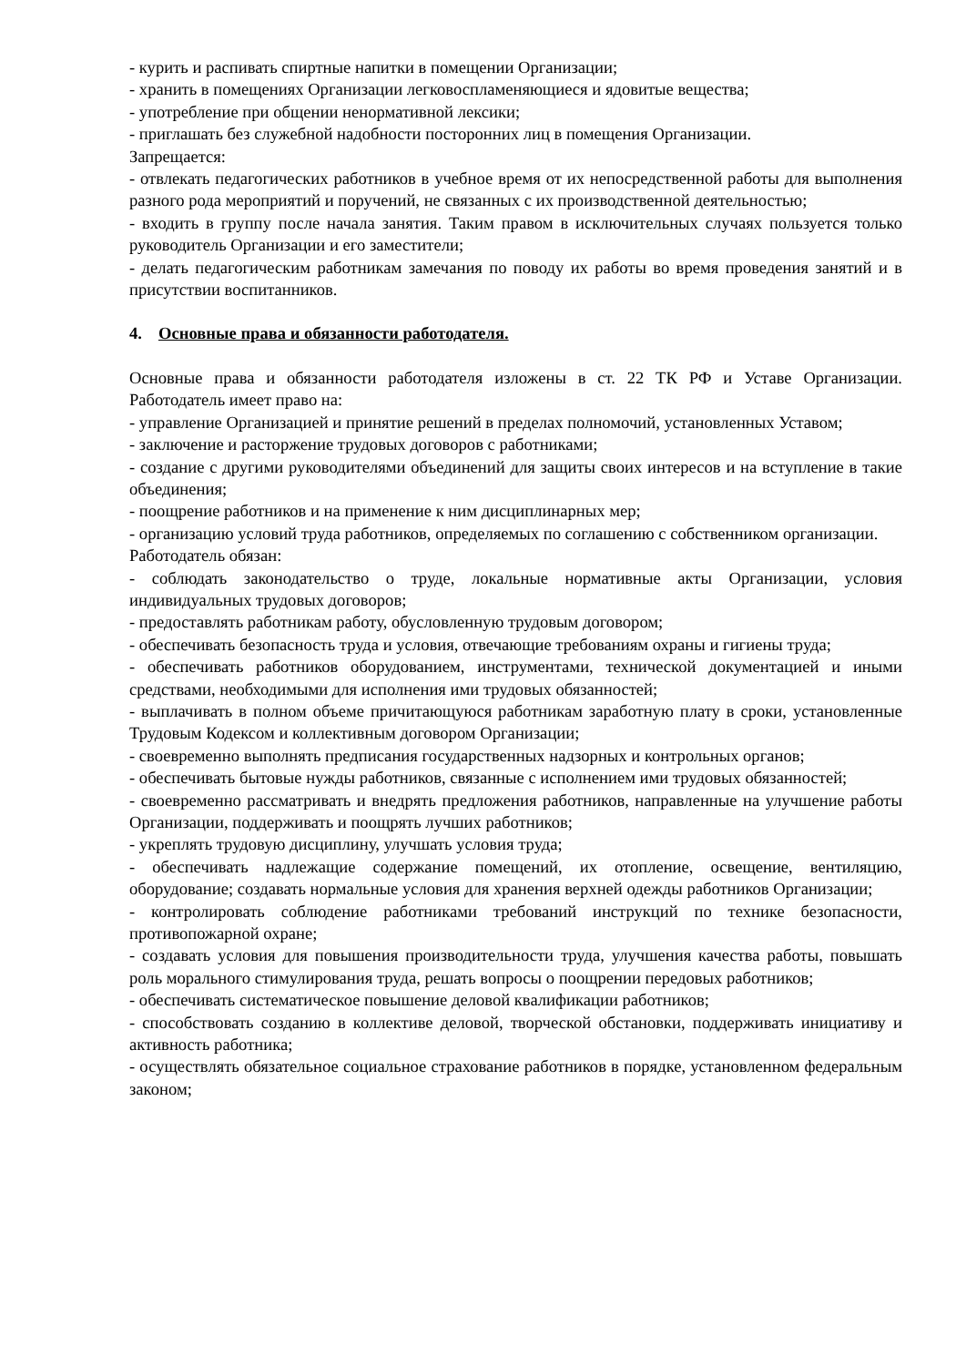- курить и распивать спиртные напитки в помещении Организации;
- хранить в помещениях Организации легковоспламеняющиеся и ядовитые вещества;
- употребление при общении ненормативной лексики;
- приглашать без служебной надобности посторонних лиц в помещения Организации.
Запрещается:
- отвлекать педагогических работников в учебное время от их непосредственной работы для выполнения разного рода мероприятий и поручений, не связанных с их производственной деятельностью;
- входить в группу после начала занятия. Таким правом в исключительных случаях пользуется только руководитель Организации и его заместители;
- делать педагогическим работникам замечания по поводу их работы во время проведения занятий и в присутствии воспитанников.
4. Основные права и обязанности работодателя.
Основные права и обязанности работодателя изложены в ст. 22 ТК РФ и Уставе Организации. Работодатель имеет право на:
- управление Организацией и принятие решений в пределах полномочий, установленных Уставом;
- заключение и расторжение трудовых договоров с работниками;
- создание с другими руководителями объединений для защиты своих интересов и на вступление в такие объединения;
- поощрение работников и на применение к ним дисциплинарных мер;
- организацию условий труда работников, определяемых по соглашению с собственником организации.
Работодатель обязан:
- соблюдать законодательство о труде, локальные нормативные акты Организации, условия индивидуальных трудовых договоров;
- предоставлять работникам работу, обусловленную трудовым договором;
- обеспечивать безопасность труда и условия, отвечающие требованиям охраны и гигиены труда;
- обеспечивать работников оборудованием, инструментами, технической документацией и иными средствами, необходимыми для исполнения ими трудовых обязанностей;
- выплачивать в полном объеме причитающуюся работникам заработную плату в сроки, установленные Трудовым Кодексом и коллективным договором Организации;
- своевременно выполнять предписания государственных надзорных и контрольных органов;
- обеспечивать бытовые нужды работников, связанные с исполнением ими трудовых обязанностей;
- своевременно рассматривать и внедрять предложения работников, направленные на улучшение работы Организации, поддерживать и поощрять лучших работников;
- укреплять трудовую дисциплину, улучшать условия труда;
- обеспечивать надлежащие содержание помещений, их отопление, освещение, вентиляцию, оборудование; создавать нормальные условия для хранения верхней одежды работников Организации;
- контролировать соблюдение работниками требований инструкций по технике безопасности, противопожарной охране;
- создавать условия для повышения производительности труда, улучшения качества работы, повышать роль морального стимулирования труда, решать вопросы о поощрении передовых работников;
- обеспечивать систематическое повышение деловой квалификации работников;
- способствовать созданию в коллективе деловой, творческой обстановки, поддерживать инициативу и активность работника;
- осуществлять обязательное социальное страхование работников в порядке, установленном федеральным законом;